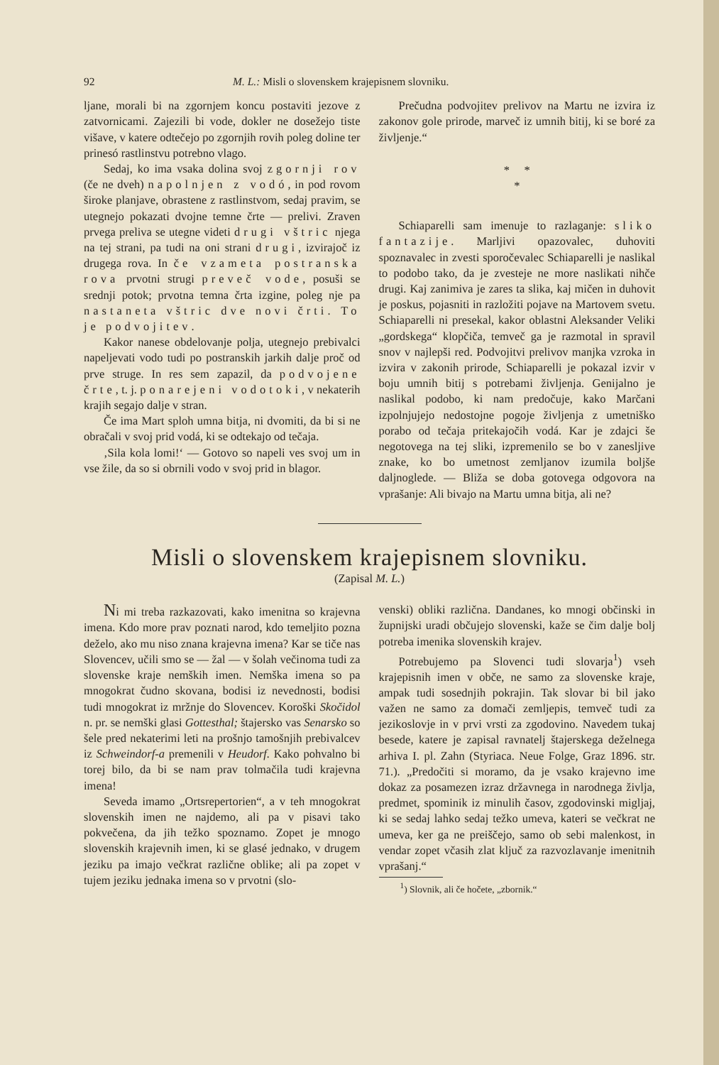92 M. L.: Misli o slovenskem krajepisnem slovniku.
ljane, morali bi na zgornjem koncu postaviti jezove z zatvornicami. Zajezili bi vode, dokler ne dosežejo tiste višave, v katere odtečejo po zgornjih rovih poleg doline ter prinesó rastlinstvu potrebno vlago.
Sedaj, ko ima vsaka dolina svoj zgornji rov (če ne dveh) napolnjen z vodó, in pod rovom široke planjave, obrastene z rastlinstvom, sedaj pravim, se utegnejo pokazati dvojne temne črte — prelivi. Zraven prvega preliva se utegne videti drugi vštric njega na tej strani, pa tudi na oni strani drugi, izvirajoč iz drugega rova. In če vzameta postranska rova prvotni strugi preveč vode, posuši se srednji potok; prvotna temna črta izgine, poleg nje pa nastaneta vštric dve novi črti. To je podvojitev.
Kakor nanese obdelovanje polja, utegnejo prebivalci napeljevati vodo tudi po postranskih jarkih dalje proč od prve struge. In res sem zapazil, da podvojene črte, t. j. ponarejeni vodotoki, v nekaterih krajih segajo dalje v stran.
Če ima Mart sploh umna bitja, ni dvomiti, da bi si ne obračali v svoj prid vodá, ki se odtekajo od tečaja.
‚Sila kola lomi!‘ — Gotovo so napeli ves svoj um in vse žile, da so si obrnili vodo v svoj prid in blagor.
Prečudna podvojitev prelivov na Martu ne izvira iz zakonov gole prirode, marveč iz umnih bitij, ki se boré za življenje.“
* *
*
Schiaparelli sam imenuje to razlaganje: sliko fantazije. Marljivi opazovalec, duhoviti spoznavalec in zvesti sporočevalec Schiaparelli je naslikal to podobo tako, da je zvesteje ne more naslikati nihče drugi. Kaj zanimiva je zares ta slika, kaj mičen in duhovit je poskus, pojasniti in razložiti pojave na Martovem svetu. Schiaparelli ni presekal, kakor oblastni Aleksander Veliki „gordskega“ klopčiča, temveč ga je razmotal in spravil snov v najlepši red. Podvojitvi prelivov manjka vzroka in izvira v zakonih prirode, Schiaparelli je pokazal izvir v boju umnih bitij s potrebami življenja. Genijalno je naslikal podobo, ki nam predočuje, kako Marčani izpolnjujejo nedostojne pogoje življenja z umetniško porabo od tečaja pritekajočih vodá. Kar je zdajci še negotovega na tej sliki, izpremenilo se bo v zanesljive znake, ko bo umetnost zemljanov izumila boljše daljnoglede. — Bliža se doba gotovega odgovora na vprašanje: Ali bivajo na Martu umna bitja, ali ne?
Misli o slovenskem krajepisnem slovniku.
(Zapisal M. L.)
Ni mi treba razkazovati, kako imenitna so krajevna imena. Kdo more prav poznati narod, kdo temeljito pozna deželo, ako mu niso znana krajevna imena? Kar se tiče nas Slovencev, učili smo se — žal — v šolah večinoma tudi za slovenske kraje nemških imen. Nemška imena so pa mnogokrat čudno skovana, bodisi iz nevednosti, bodisi tudi mnogokrat iz mržnje do Slovencev. Koroški Skočidol n. pr. se nemški glasi Gottesthal; štajersko vas Senarsko so šele pred nekaterimi leti na prošnjo tamošnjih prebivalcev iz Schweindorf-a premenili v Heudorf. Kako pohvalno bi torej bilo, da bi se nam prav tolmačila tudi krajevna imena!
Seveda imamo „Ortsrepertorien“, a v teh mnogokrat slovenskih imen ne najdemo, ali pa v pisavi tako pokvečena, da jih težko spoznamo. Zopet je mnogo slovenskih krajevnih imen, ki se glasé jednako, v drugem jeziku pa imajo večkrat različne oblike; ali pa zopet v tujem jeziku jednaka imena so v prvotni (slo-
venski) obliki različna. Dandanes, ko mnogi občinski in župnijski uradi občujejo slovenski, kaže se čim dalje bolj potreba imenika slovenskih krajev.
Potrebujemo pa Slovenci tudi slovarja<sup>1</sup>) vseh krajepisnih imen v obče, ne samo za slovenske kraje, ampak tudi sosednjih pokrajin. Tak slovar bi bil jako važen ne samo za domači zemljepis, temveč tudi za jezikoslovje in v prvi vrsti za zgodovino. Navedem tukaj besede, katere je zapisal ravnatelj štajerskega deželnega arhiva I. pl. Zahn (Styriaca. Neue Folge, Graz 1896. str. 71.). „Predočiti si moramo, da je vsako krajevno ime dokaz za posamezen izraz državnega in narodnega življa, predmet, spominik iz minulih časov, zgodovinski migljaj, ki se sedaj lahko sedaj težko umeva, kateri se večkrat ne umeva, ker ga ne preiščejo, samo ob sebi malenkost, in vendar zopet včasih zlat ključ za razvozlavanje imenitnih vprašanj.“
<sup>1</sup>) Slovnik, ali če hočete, „zbornik.“